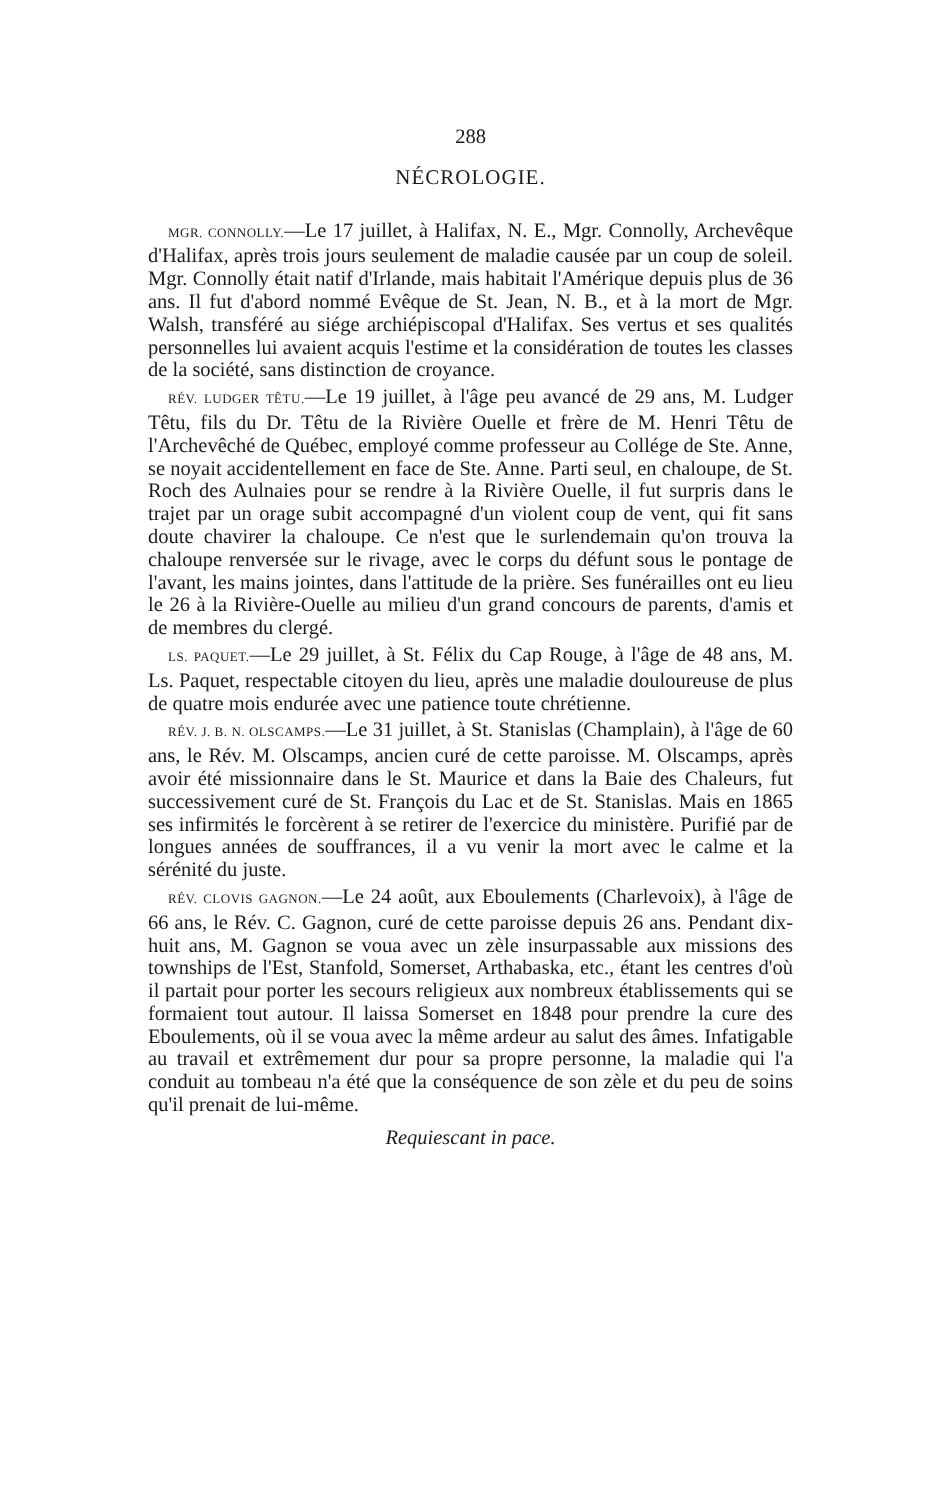288
NÉCROLOGIE.
MGR. CONNOLLY.—Le 17 juillet, à Halifax, N. E., Mgr. Connolly, Archevêque d'Halifax, après trois jours seulement de maladie causée par un coup de soleil. Mgr. Connolly était natif d'Irlande, mais habitait l'Amérique depuis plus de 36 ans. Il fut d'abord nommé Evêque de St. Jean, N. B., et à la mort de Mgr. Walsh, transféré au siége archiépiscopal d'Halifax. Ses vertus et ses qualités personnelles lui avaient acquis l'estime et la considération de toutes les classes de la société, sans distinction de croyance.
RÉV. LUDGER TÊTU.—Le 19 juillet, à l'âge peu avancé de 29 ans, M. Ludger Têtu, fils du Dr. Têtu de la Rivière Ouelle et frère de M. Henri Têtu de l'Archevêché de Québec, employé comme professeur au Collége de Ste. Anne, se noyait accidentellement en face de Ste. Anne. Parti seul, en chaloupe, de St. Roch des Aulnaies pour se rendre à la Rivière Ouelle, il fut surpris dans le trajet par un orage subit accompagné d'un violent coup de vent, qui fit sans doute chavirer la chaloupe. Ce n'est que le surlendemain qu'on trouva la chaloupe renversée sur le rivage, avec le corps du défunt sous le pontage de l'avant, les mains jointes, dans l'attitude de la prière. Ses funérailles ont eu lieu le 26 à la Rivière-Ouelle au milieu d'un grand concours de parents, d'amis et de membres du clergé.
LS. PAQUET.—Le 29 juillet, à St. Félix du Cap Rouge, à l'âge de 48 ans, M. Ls. Paquet, respectable citoyen du lieu, après une maladie douloureuse de plus de quatre mois endurée avec une patience toute chrétienne.
RÉV. J. B. N. OLSCAMPS.—Le 31 juillet, à St. Stanislas (Champlain), à l'âge de 60 ans, le Rév. M. Olscamps, ancien curé de cette paroisse. M. Olscamps, après avoir été missionnaire dans le St. Maurice et dans la Baie des Chaleurs, fut successivement curé de St. François du Lac et de St. Stanislas. Mais en 1865 ses infirmités le forcèrent à se retirer de l'exercice du ministère. Purifié par de longues années de souffrances, il a vu venir la mort avec le calme et la sérénité du juste.
RÉV. CLOVIS GAGNON.—Le 24 août, aux Eboulements (Charlevoix), à l'âge de 66 ans, le Rév. C. Gagnon, curé de cette paroisse depuis 26 ans. Pendant dix-huit ans, M. Gagnon se voua avec un zèle insurpassable aux missions des townships de l'Est, Stanfold, Somerset, Arthabaska, etc., étant les centres d'où il partait pour porter les secours religieux aux nombreux établissements qui se formaient tout autour. Il laissa Somerset en 1848 pour prendre la cure des Eboulements, où il se voua avec la même ardeur au salut des âmes. Infatigable au travail et extrêmement dur pour sa propre personne, la maladie qui l'a conduit au tombeau n'a été que la conséquence de son zèle et du peu de soins qu'il prenait de lui-même.
Requiescant in pace.